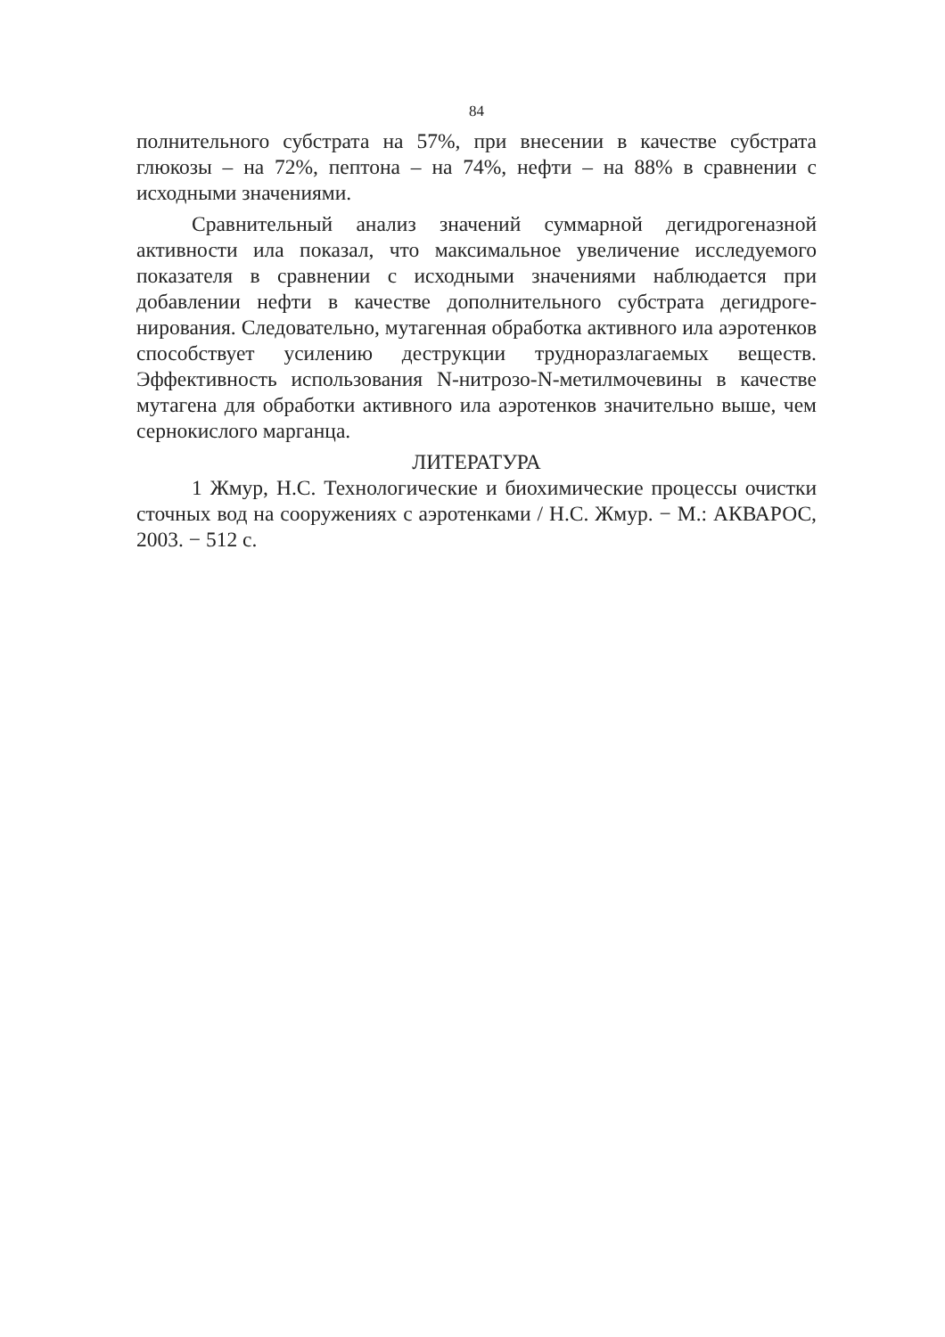84
полнительного субстрата на 57%, при внесении в качестве субстрата глюкозы – на 72%, пептона – на 74%, нефти – на 88% в сравнении с исходными значениями.
Сравнительный анализ значений суммарной дегидрогеназной активности ила показал, что максимальное увеличение исследуемого показателя в сравнении с исходными значениями наблюдается при добавлении нефти в качестве дополнительного субстрата дегидроге­нирования. Следовательно, мутагенная обработка активного ила аэро­тенков способствует усилению деструкции трудноразлагаемых ве­ществ. Эффективность использования N-нитрозо-N-метилмочевины в качестве мутагена для обработки активного ила аэротенков значи­тельно выше, чем сернокислого марганца.
ЛИТЕРАТУРА
1 Жмур, Н.С. Технологические и биохимические процессы очи­стки сточных вод на сооружениях с аэротенками / Н.С. Жмур. − М.: АКВАРОС, 2003. − 512 с.